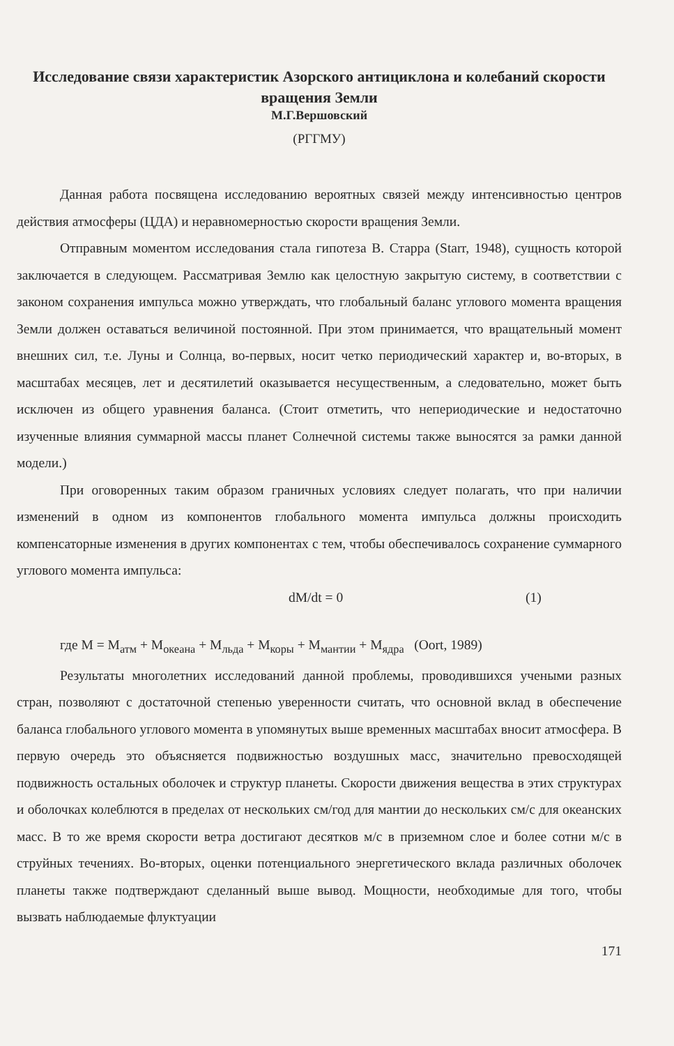Исследование связи характеристик Азорского антициклона и колебаний скорости вращения Земли
М.Г.Вершовский
(РГГМУ)
Данная работа посвящена исследованию вероятных связей между интенсивностью центров действия атмосферы (ЦДА) и неравномерностью скорости вращения Земли.
Отправным моментом исследования стала гипотеза В. Старра (Starr, 1948), сущность которой заключается в следующем. Рассматривая Землю как целостную закрытую систему, в соответствии с законом сохранения импульса можно утверждать, что глобальный баланс углового момента вращения Земли должен оставаться величиной постоянной. При этом принимается, что вращательный момент внешних сил, т.е. Луны и Солнца, во-первых, носит четко периодический характер и, во-вторых, в масштабах месяцев, лет и десятилетий оказывается несущественным, а следовательно, может быть исключен из общего уравнения баланса. (Стоит отметить, что непериодические и недостаточно изученные влияния суммарной массы планет Солнечной системы также выносятся за рамки данной модели.)
При оговоренных таким образом граничных условиях следует полагать, что при наличии изменений в одном из компонентов глобального момента импульса должны происходить компенсаторные изменения в других компонентах с тем, чтобы обеспечивалось сохранение суммарного углового момента импульса:
dM/dt = 0 (1)
где M = M<sub>атм</sub> + M<sub>океана</sub> + M<sub>льда</sub> + M<sub>коры</sub> + M<sub>мантии</sub> + M<sub>ядра</sub> (Oort, 1989)
Результаты многолетних исследований данной проблемы, проводившихся учеными разных стран, позволяют с достаточной степенью уверенности считать, что основной вклад в обеспечение баланса глобального углового момента в упомянутых выше временных масштабах вносит атмосфера. В первую очередь это объясняется подвижностью воздушных масс, значительно превосходящей подвижность остальных оболочек и структур планеты. Скорости движения вещества в этих структурах и оболочках колеблются в пределах от нескольких см/год для мантии до нескольких см/с для океанских масс. В то же время скорости ветра достигают десятков м/с в приземном слое и более сотни м/с в струйных течениях. Во-вторых, оценки потенциального энергетического вклада различных оболочек планеты также подтверждают сделанный выше вывод. Мощности, необходимые для того, чтобы вызвать наблюдаемые флуктуации
171